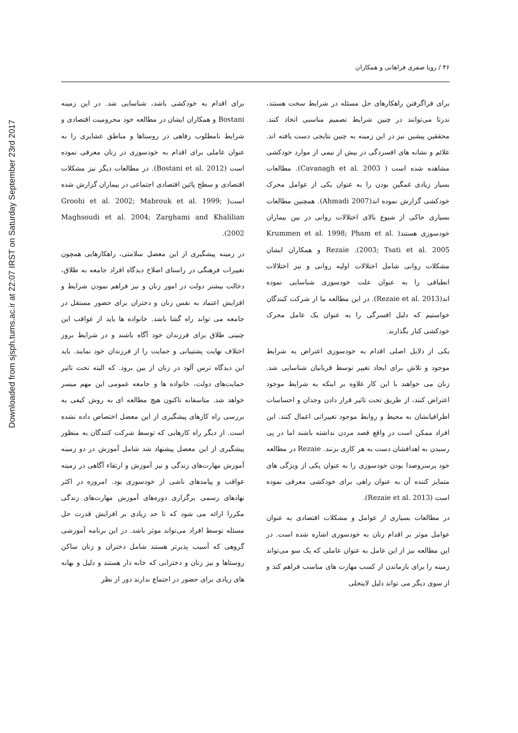Downloaded from sjsph.tums.ac.ir at 22:07 IRST on Saturday September 23rd 2017
۴۶ / رویا صفری فراهانی و همکاران
برای فراگرفتن راهکارهای حل مسئله در شرایط سخت هستند، ندرتا می‌توانند در چنین شرایط تصمیم مناسبی اتخاذ کنند. محققین پیشین نیز در این زمینه به چنین نتایجی دست یافته اند. علائم و نشانه های افسردگی در بیش از نیمی از موارد خودکشی مشاهده شده است ( Cavanagh et al. 2003). مطالعات بسیار زیادی غمگین بودن را به عنوان یکی از عوامل محرک خودکشی گزارش نموده اند(Ahmadi 2007). همچنین مطالعات بسیاری حاکی از شیوع بالای اختلالات روانی در بین بیماران خودسوزی هستند( Krummen et al. 1998; Pham et al. 2003; Tsati et al. 2005). Rezaie و همکاران ایشان مشکلات روانی شامل اختلالات اولیه روانی و نیز اختلالات انطباقی را به عنوان علت خودسوزی شناسایی نموده اند(Rezaie et al. 2013). در این مطالعه ما از شرکت کنندگان خواستیم که دلیل افسرگی را به عنوان یک عامل محرک خودکشی کنار بگذارند.
یکی از دلایل اصلی اقدام به خودسوزی اعتراض به شرایط موجود و تلاش برای ایجاد تغییر توسط قربانیان شناسایی شد. زنان می خواهند با این کار علاوه بر اینکه به شرایط موجود اعتراض کنند، از طریق تحت تاثیر قرار دادن وجدان و احساسات اطرافیانشان به محیط و روابط موجود تغییراتی اعمال کنند. این افراد ممکن است در واقع قصد مردن نداشته باشند اما در پی رسیدن به اهدافشان دست به هر کاری بزنند. Rezaie در مطالعه خود پرسروصدا بودن خودسوزی را به عنوان یکی از ویژگی های متمایز کننده آن به عنوان راهی برای خودکشی معرفی نموده است (Rezaie et al. 2013).
در مطالعات بسیاری از عوامل و مشکلات اقتصادی به عنوان عوامل موثر بر اقدام زنان به خودسوزی اشاره شده است. در این مطالعه نیز از این عامل به عنوان عاملی که یک سو می‌تواند زمینه را برای بازماندن از کسب مهارت های مناسب فراهم کند و از سوی دیگر می تواند دلیل لاینحلی
برای اقدام به خودکشی باشد، شناسایی شد. در این زمینه Bostani و همکاران ایشان در مطالعه خود محرومیت اقتصادی و شرایط نامطلوب رفاهی در روستاها و مناطق عشایری را به عنوان عاملی برای اقدام به خودسوزی در زنان معرفی نموده است (Bostani et al. 2012). در مطالعات دیگر نیز مشکلات اقتصادی و سطح پائین اقتصادی اجتماعی در بیماران گزارش شده است( Groohi et al. 2002; Mabrouk et al. 1999; Maghsoudi et al. 2004; Zarghami and Khalilian 2002).
در زمینه پیشگیری از این معضل سلامتی، راهکارهایی همچون تغییرات فرهنگی در راستای اصلاح دیدگاه افراد جامعه به طلاق، دخالت بیشتر دولت در امور زنان و نیز فراهم نمودن شرایط و افزایش اعتماد به نفس زنان و دختران برای حضور مستقل در جامعه می تواند راه گشا باشد. خانواده ها باید از عواقب این چنینی طلاق برای فرزندان خود آگاه باشند و در شرایط بروز اختلاف نهایت پشتیبانی و حمایت را از فرزندان خود نمایند. باید این دیدگاه ترس آلود در زنان از بین برود. که البته تحت تاثیر حمایت‌های دولت، خانواده ها و جامعه عمومی این مهم میسر خواهد شد. متاسفانه تاکنون هیچ مطالعه ای به روش کیفی به بررسی راه کارهای پیشگیری از این معضل اختصاص داده نشده است. از دیگر راه کارهایی که توسط شرکت کنندگان به منظور پیشگیری از این معضل پیشنهاد شد شامل آموزش در دو زمینه آموزش مهارت‌های زندگی و نیز آموزش و ارتقاء آگاهی در زمینه عواقب و پیامدهای ناشی از خودسوزی بود. امروزه در اکثر نهادهای رسمی برگزاری دوره‌های آموزش مهارت‌های زندگی مکررا ارائه می شود که تا حد زیادی بر افزایش قدرت حل مسئله توسط افراد می‌تواند موثر باشد. در این برنامه آموزشی گروهی که آسیب پذیرتر هستند شامل دختران و زنان ساکن روستاها و نیز زنان و دخترانی که خانه دار هستند و دلیل و بهانه های زیادی برای حضور در اجتماع ندارند دور از نظر